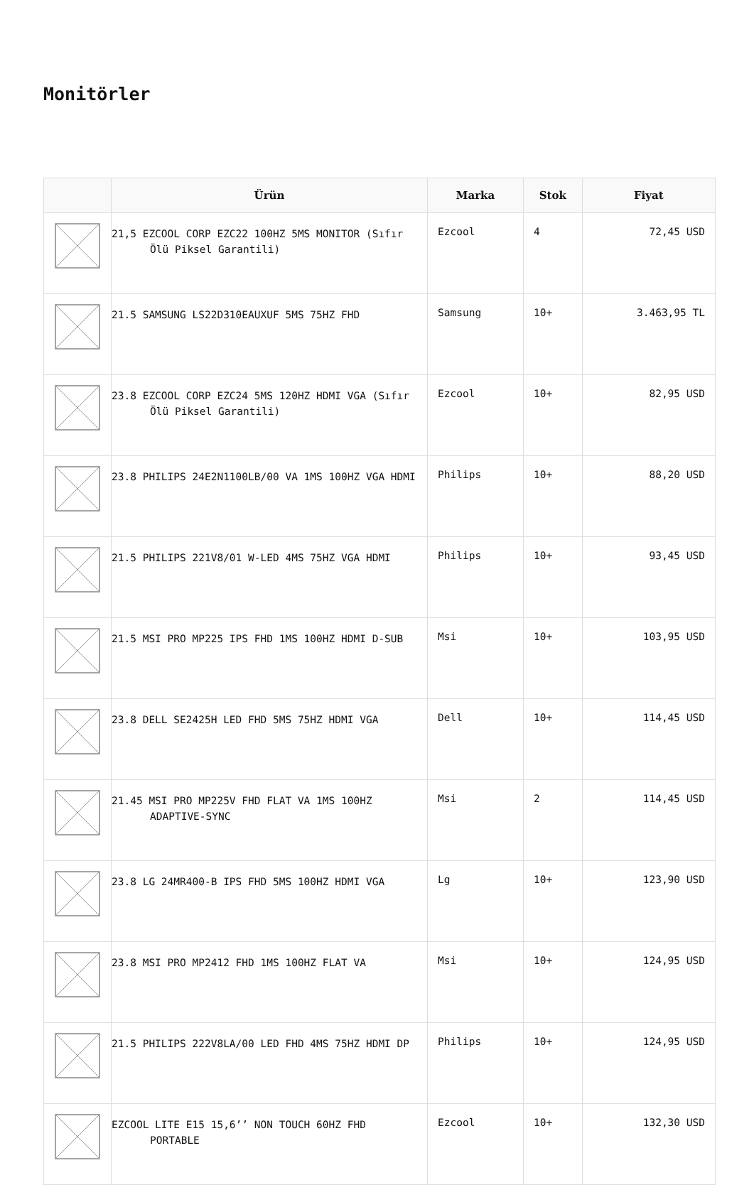Monitörler
| | Ürün | Marka | Stok | Fiyat |
| --- | --- | --- | --- | --- |
| | 21,5 EZCOOL CORP EZC22 100HZ 5MS MONITOR (Sıfır Ölü Piksel Garantili) | Ezcool | 4 | 72,45 USD |
| | 21.5 SAMSUNG LS22D310EAUXUF 5MS 75HZ FHD | Samsung | 10+ | 3.463,95 TL |
| | 23.8 EZCOOL CORP EZC24 5MS 120HZ HDMI VGA (Sıfır Ölü Piksel Garantili) | Ezcool | 10+ | 82,95 USD |
| | 23.8 PHILIPS 24E2N1100LB/00 VA 1MS 100HZ VGA HDMI | Philips | 10+ | 88,20 USD |
| | 21.5 PHILIPS 221V8/01 W-LED 4MS 75HZ VGA HDMI | Philips | 10+ | 93,45 USD |
| | 21.5 MSI PRO MP225 IPS FHD 1MS 100HZ HDMI D-SUB | Msi | 10+ | 103,95 USD |
| | 23.8 DELL SE2425H LED FHD 5MS 75HZ HDMI VGA | Dell | 10+ | 114,45 USD |
| | 21.45 MSI PRO MP225V FHD FLAT VA 1MS 100HZ ADAPTIVE-SYNC | Msi | 2 | 114,45 USD |
| | 23.8 LG 24MR400-B IPS FHD 5MS 100HZ HDMI VGA | Lg | 10+ | 123,90 USD |
| | 23.8 MSI PRO MP2412 FHD 1MS 100HZ FLAT VA | Msi | 10+ | 124,95 USD |
| | 21.5 PHILIPS 222V8LA/00 LED FHD 4MS 75HZ HDMI DP | Philips | 10+ | 124,95 USD |
| | EZCOOL LITE E15 15,6’’ NON TOUCH 60HZ FHD PORTABLE | Ezcool | 10+ | 132,30 USD |